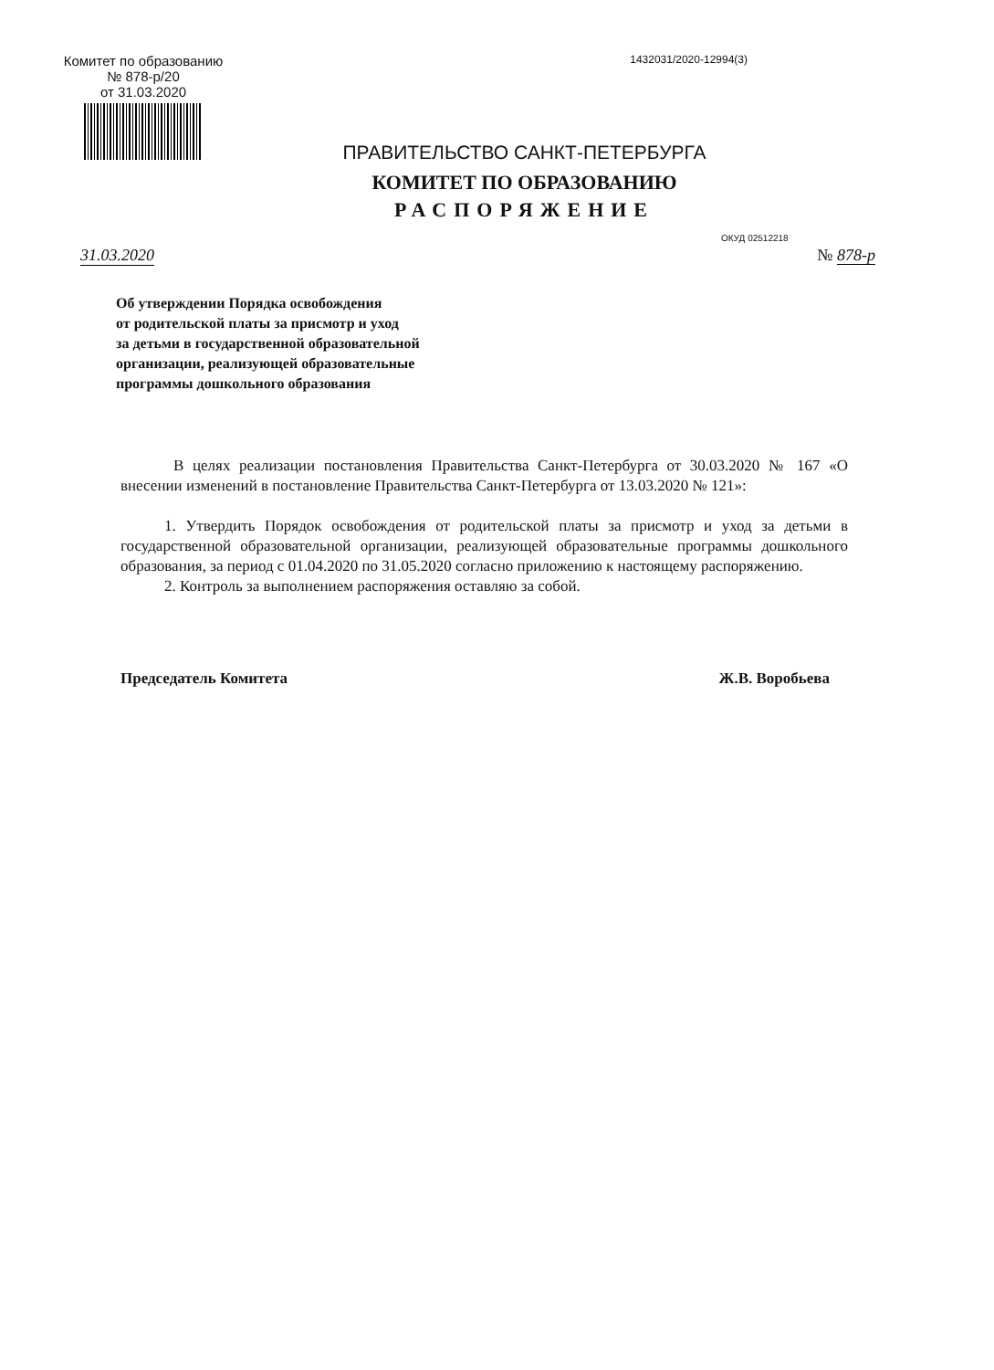Комитет по образованию
№ 878-р/20
от 31.03.2020
1432031/2020-12994(3)
ПРАВИТЕЛЬСТВО САНКТ-ПЕТЕРБУРГА
КОМИТЕТ ПО ОБРАЗОВАНИЮ
РАСПОРЯЖЕНИЕ
ОКУД 02512218
31.03.2020 № 878-р
Об утверждении Порядка освобождения
от родительской платы за присмотр и уход
за детьми в государственной образовательной
организации, реализующей образовательные
программы дошкольного образования
В целях реализации постановления Правительства Санкт-Петербурга от 30.03.2020 № 167 «О внесении изменений в постановление Правительства Санкт-Петербурга от 13.03.2020 № 121»:
1. Утвердить Порядок освобождения от родительской платы за присмотр и уход за детьми в государственной образовательной организации, реализующей образовательные программы дошкольного образования, за период с 01.04.2020 по 31.05.2020 согласно приложению к настоящему распоряжению.
2. Контроль за выполнением распоряжения оставляю за собой.
Председатель Комитета Ж.В. Воробьева